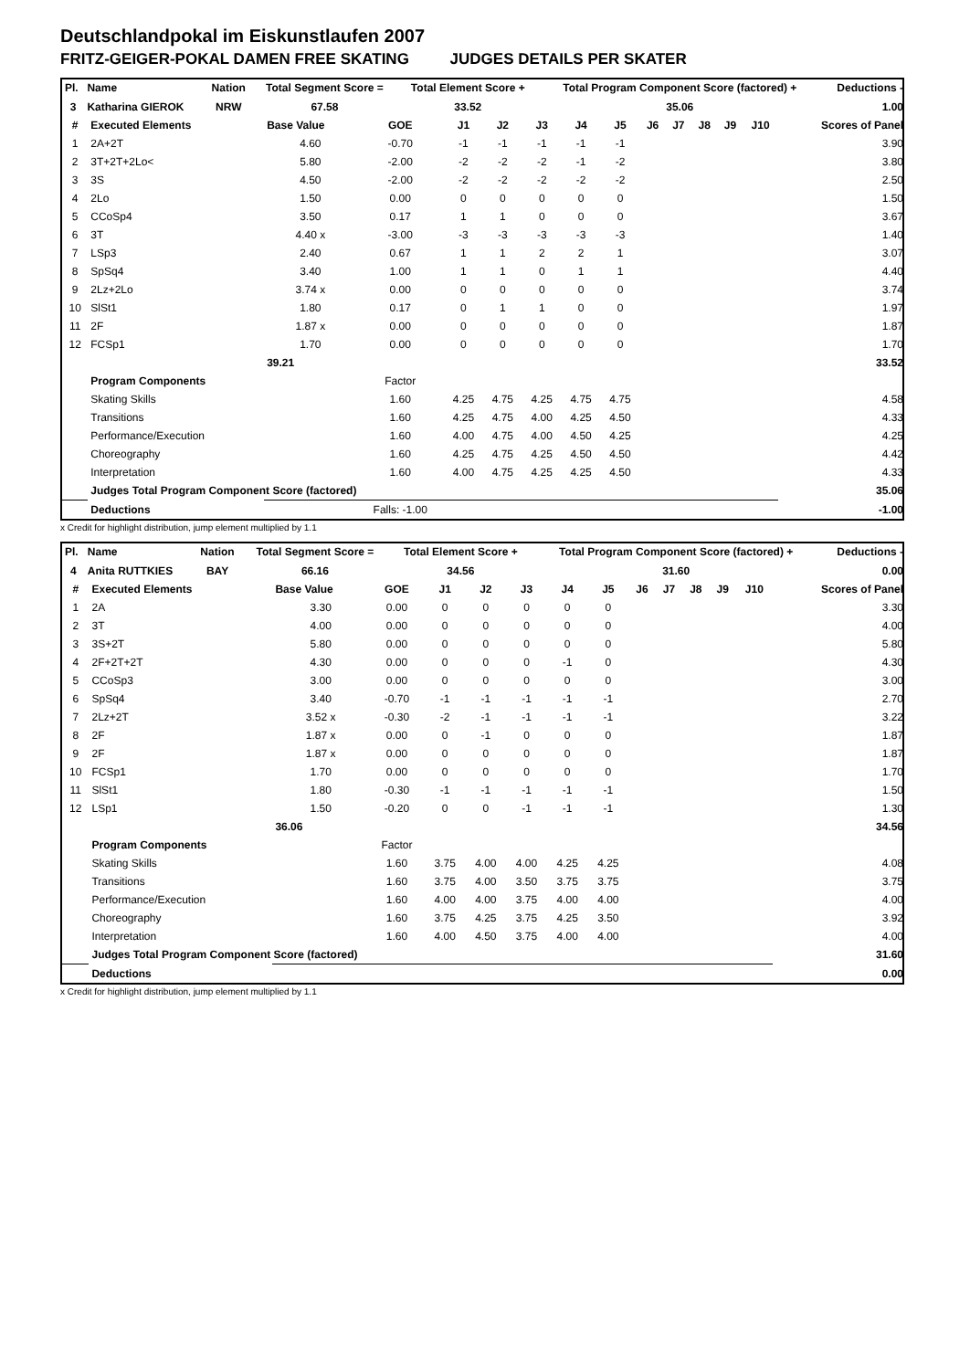Deutschlandpokal im Eiskunstlaufen 2007
FRITZ-GEIGER-POKAL DAMEN FREE SKATING JUDGES DETAILS PER SKATER
| Pl. | Name | Nation | Total Segment Score = | Total Element Score + | Total Program Component Score (factored) + | Deductions - |
| --- | --- | --- | --- | --- | --- | --- |
| 3 | Katharina GIEROK | NRW | 67.58 | 33.52 | 35.06 | 1.00 |
| # | Executed Elements | Base Value | GOE | J1 | J2 | J3 | J4 | J5 | J6 | J7 | J8 | J9 | J10 | Scores of Panel |
| --- | --- | --- | --- | --- | --- | --- | --- | --- | --- | --- | --- | --- | --- | --- |
| 1 | 2A+2T | 4.60 | -0.70 | -1 | -1 | -1 | -1 | -1 | | | | | | 3.90 |
| 2 | 3T+2T+2Lo< | 5.80 | -2.00 | -2 | -2 | -2 | -1 | -2 | | | | | | 3.80 |
| 3 | 3S | 4.50 | -2.00 | -2 | -2 | -2 | -2 | -2 | | | | | | 2.50 |
| 4 | 2Lo | 1.50 | 0.00 | 0 | 0 | 0 | 0 | 0 | | | | | | 1.50 |
| 5 | CCoSp4 | 3.50 | 0.17 | 1 | 1 | 0 | 0 | 0 | | | | | | 3.67 |
| 6 | 3T | 4.40 x | -3.00 | -3 | -3 | -3 | -3 | -3 | | | | | | 1.40 |
| 7 | LSp3 | 2.40 | 0.67 | 1 | 1 | 2 | 2 | 1 | | | | | | 3.07 |
| 8 | SpSq4 | 3.40 | 1.00 | 1 | 1 | 0 | 1 | 1 | | | | | | 4.40 |
| 9 | 2Lz+2Lo | 3.74 x | 0.00 | 0 | 0 | 0 | 0 | 0 | | | | | | 3.74 |
| 10 | SlSt1 | 1.80 | 0.17 | 0 | 1 | 1 | 0 | 0 | | | | | | 1.97 |
| 11 | 2F | 1.87 x | 0.00 | 0 | 0 | 0 | 0 | 0 | | | | | | 1.87 |
| 12 | FCSp1 | 1.70 | 0.00 | 0 | 0 | 0 | 0 | 0 | | | | | | 1.70 |
| | | 39.21 | | | | | | | | | | | | 33.52 |
| | Program Components | | Factor | | | | | | | | | | | |
| | Skating Skills | | 1.60 | 4.25 | 4.75 | 4.25 | 4.75 | 4.75 | | | | | | 4.58 |
| | Transitions | | 1.60 | 4.25 | 4.75 | 4.00 | 4.25 | 4.50 | | | | | | 4.33 |
| | Performance/Execution | | 1.60 | 4.00 | 4.75 | 4.00 | 4.50 | 4.25 | | | | | | 4.25 |
| | Choreography | | 1.60 | 4.25 | 4.75 | 4.25 | 4.50 | 4.50 | | | | | | 4.42 |
| | Interpretation | | 1.60 | 4.00 | 4.75 | 4.25 | 4.25 | 4.50 | | | | | | 4.33 |
| | Judges Total Program Component Score (factored) | | | | | | | | | | | | | 35.06 |
| | Deductions | | Falls: -1.00 | | | | | | | | | | | -1.00 |
x Credit for highlight distribution, jump element multiplied by 1.1
| Pl. | Name | Nation | Total Segment Score = | Total Element Score + | Total Program Component Score (factored) + | Deductions - |
| --- | --- | --- | --- | --- | --- | --- |
| 4 | Anita RUTTKIES | BAY | 66.16 | 34.56 | 31.60 | 0.00 |
| # | Executed Elements | Base Value | GOE | J1 | J2 | J3 | J4 | J5 | J6 | J7 | J8 | J9 | J10 | Scores of Panel |
| --- | --- | --- | --- | --- | --- | --- | --- | --- | --- | --- | --- | --- | --- | --- |
| 1 | 2A | 3.30 | 0.00 | 0 | 0 | 0 | 0 | 0 | | | | | | 3.30 |
| 2 | 3T | 4.00 | 0.00 | 0 | 0 | 0 | 0 | 0 | | | | | | 4.00 |
| 3 | 3S+2T | 5.80 | 0.00 | 0 | 0 | 0 | 0 | 0 | | | | | | 5.80 |
| 4 | 2F+2T+2T | 4.30 | 0.00 | 0 | 0 | 0 | -1 | 0 | | | | | | 4.30 |
| 5 | CCoSp3 | 3.00 | 0.00 | 0 | 0 | 0 | 0 | 0 | | | | | | 3.00 |
| 6 | SpSq4 | 3.40 | -0.70 | -1 | -1 | -1 | -1 | -1 | | | | | | 2.70 |
| 7 | 2Lz+2T | 3.52 x | -0.30 | -2 | -1 | -1 | -1 | -1 | | | | | | 3.22 |
| 8 | 2F | 1.87 x | 0.00 | 0 | -1 | 0 | 0 | 0 | | | | | | 1.87 |
| 9 | 2F | 1.87 x | 0.00 | 0 | 0 | 0 | 0 | 0 | | | | | | 1.87 |
| 10 | FCSp1 | 1.70 | 0.00 | 0 | 0 | 0 | 0 | 0 | | | | | | 1.70 |
| 11 | SlSt1 | 1.80 | -0.30 | -1 | -1 | -1 | -1 | -1 | | | | | | 1.50 |
| 12 | LSp1 | 1.50 | -0.20 | 0 | 0 | -1 | -1 | -1 | | | | | | 1.30 |
| | | 36.06 | | | | | | | | | | | | 34.56 |
| | Program Components | | Factor | | | | | | | | | | | |
| | Skating Skills | | 1.60 | 3.75 | 4.00 | 4.00 | 4.25 | 4.25 | | | | | | 4.08 |
| | Transitions | | 1.60 | 3.75 | 4.00 | 3.50 | 3.75 | 3.75 | | | | | | 3.75 |
| | Performance/Execution | | 1.60 | 4.00 | 4.00 | 3.75 | 4.00 | 4.00 | | | | | | 4.00 |
| | Choreography | | 1.60 | 3.75 | 4.25 | 3.75 | 4.25 | 3.50 | | | | | | 3.92 |
| | Interpretation | | 1.60 | 4.00 | 4.50 | 3.75 | 4.00 | 4.00 | | | | | | 4.00 |
| | Judges Total Program Component Score (factored) | | | | | | | | | | | | | 31.60 |
| | Deductions | | | | | | | | | | | | | 0.00 |
x Credit for highlight distribution, jump element multiplied by 1.1